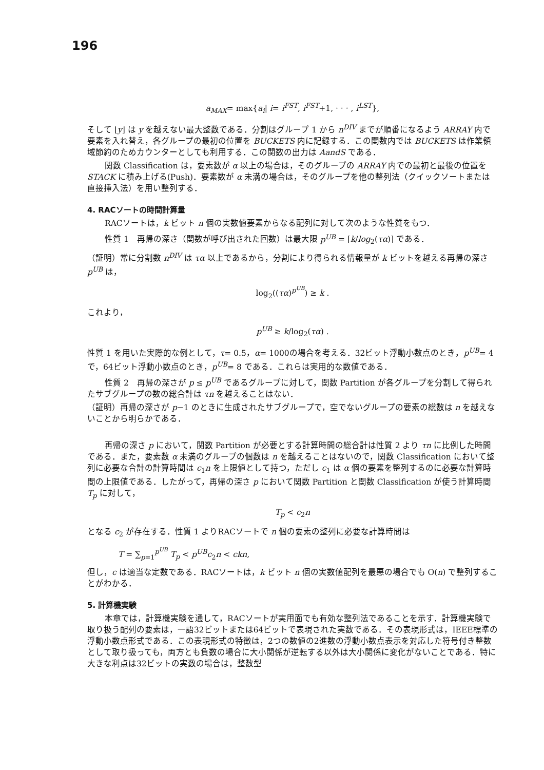196
a<sub>MAX</sub>= max{a<sub>i</sub>| i= i<sup>FST</sup>, i<sup>FST</sup>+1, · · · , i<sup>LST</sup>},
そして ⌊y⌋ は y を越えない最大整数である．分割はグループ 1 から n<sup>DIV</sup> までが順番になるよう ARRAY 内で要素を入れ替え，各グループの最初の位置を BUCKETS 内に記録する．この関数内では BUCKETS は作業領域節約のためカウンターとしても利用する．この関数の出力は AandS である．
関数 Classification は，要素数が α 以上の場合は，そのグループの ARRAY 内での最初と最後の位置を STACK に積み上げる(Push)．要素数が α 未満の場合は，そのグループを他の整列法（クイックソートまたは直接挿入法）を用い整列する．
4. RACソートの時間計算量
RACソートは，k ビット n 個の実数値要素からなる配列に対して次のような性質をもつ．
性質 1　再帰の深さ（関数が呼び出された回数）は最大限 p<sup>UB</sup> = ⌈k/log<sub>2</sub>(τα)⌉ である．
（証明）常に分割数 n<sup>DIV</sup> は τα 以上であるから，分割により得られる情報量が k ビットを越える再帰の深さ p<sup>UB</sup> は，
log<sub>2</sub>((τα)<sup>p<sup>UB</sup></sup>) ≥ k .
これより，
p<sup>UB</sup> ≥ k/log<sub>2</sub>(τα) .
性質 1 を用いた実際的な例として，τ= 0.5，α= 1000の場合を考える．32ビット浮動小数点のとき，p<sup>UB</sup>= 4 で，64ビット浮動小数点のとき，p<sup>UB</sup>= 8 である．これらは実用的な数値である．
性質 2　再帰の深さが p ≤ p<sup>UB</sup> であるグループに対して，関数 Partition が各グループを分割して得られたサブグループの数の総合計は τn を越えることはない．
（証明）再帰の深さが p−1 のときに生成されたサブグループで，空でないグループの要素の総数は n を越えないことから明らかである．
再帰の深さ p において，関数 Partition が必要とする計算時間の総合計は性質 2 より τn に比例した時間である．また，要素数 α 未満のグループの個数は n を越えることはないので，関数 Classification において整列に必要な合計の計算時間は c<sub>1</sub>n を上限値として持つ，ただし c<sub>1</sub> は α 個の要素を整列するのに必要な計算時間の上限値である．したがって，再帰の深さ p において関数 Partition と関数 Classification が使う計算時間 T<sub>p</sub> に対して，
T<sub>p</sub> < c<sub>2</sub>n
となる c<sub>2</sub> が存在する．性質 1 よりRACソートで n 個の要素の整列に必要な計算時間は
T = ∑<sub>p=1</sub><sup>p<sup>UB</sup></sup> T<sub>p</sub> < p<sup>UB</sup>c<sub>2</sub>n < ckn,
但し，c は適当な定数である．RACソートは，k ビット n 個の実数値配列を最悪の場合でも O(n) で整列することがわかる．
5. 計算機実験
本章では，計算機実験を通して，RACソートが実用面でも有効な整列法であることを示す．計算機実験で取り扱う配列の要素は，一語32ビットまたは64ビットで表現された実数である．その表現形式は，IEEE標準の浮動小数点形式である．この表現形式の特徴は，2つの数値の2進数の浮動小数点表示を対応した符号付き整数として取り扱っても，両方とも負数の場合に大小関係が逆転する以外は大小関係に変化がないことである．特に大きな利点は32ビットの実数の場合は，整数型